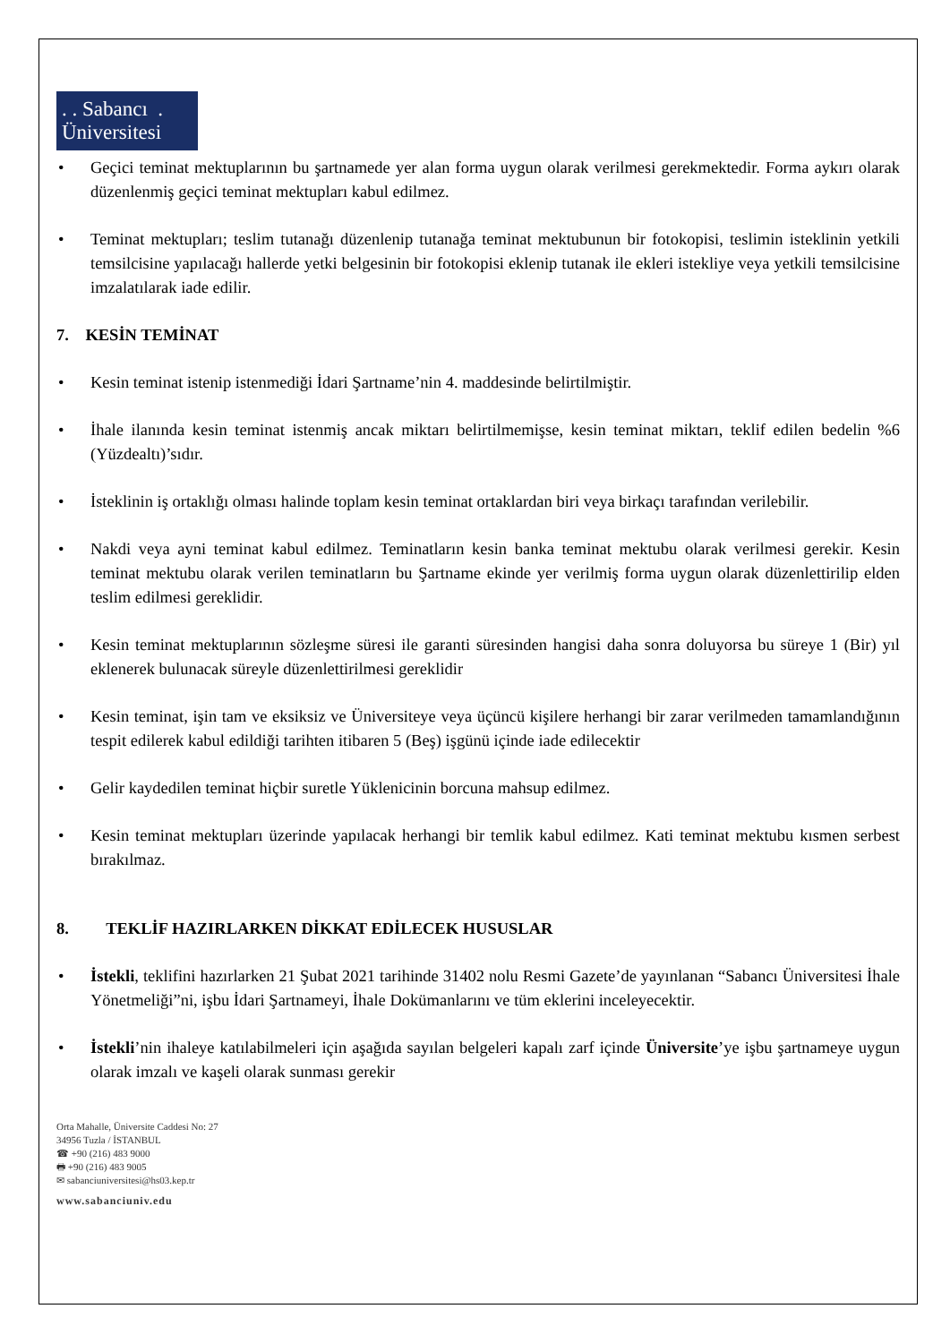. . Sabancı .
Üniversitesi
• Geçici teminat mektuplarının bu şartnamede yer alan forma uygun olarak verilmesi gerekmektedir. Forma aykırı olarak düzenlenmiş geçici teminat mektupları kabul edilmez.
• Teminat mektupları; teslim tutanağı düzenlenip tutanağa teminat mektubunun bir fotokopisi, teslimin isteklinin yetkili temsilcisine yapılacağı hallerde yetki belgesinin bir fotokopisi eklenip tutanak ile ekleri istekliye veya yetkili temsilcisine imzalatılarak iade edilir.
7. KESİN TEMİNAT
• Kesin teminat istenip istenmediği İdari Şartname’nin 4. maddesinde belirtilmiştir.
• İhale ilanında kesin teminat istenmiş ancak miktarı belirtilmemişse, kesin teminat miktarı, teklif edilen bedelin %6 (Yüzdealtı)’sıdır.
• İsteklinin iş ortaklığı olması halinde toplam kesin teminat ortaklardan biri veya birkaçı tarafından verilebilir.
• Nakdi veya ayni teminat kabul edilmez. Teminatların kesin banka teminat mektubu olarak verilmesi gerekir. Kesin teminat mektubu olarak verilen teminatların bu Şartname ekinde yer verilmiş forma uygun olarak düzenlettirilip elden teslim edilmesi gereklidir.
• Kesin teminat mektuplarının sözleşme süresi ile garanti süresinden hangisi daha sonra doluyorsa bu süreye 1 (Bir) yıl eklenerek bulunacak süreyle düzenlettirilmesi gereklidir
• Kesin teminat, işin tam ve eksiksiz ve Üniversiteye veya üçüncü kişilere herhangi bir zarar verilmeden tamamlandığının tespit edilerek kabul edildiği tarihten itibaren 5 (Beş) işgünü içinde iade edilecektir
• Gelir kaydedilen teminat hiçbir suretle Yüklenicinin borcuna mahsup edilmez.
• Kesin teminat mektupları üzerinde yapılacak herhangi bir temlik kabul edilmez. Kati teminat mektubu kısmen serbest bırakılmaz.
8. TEKLİF HAZIRLARKEN DİKKAT EDİLECEK HUSUSLAR
• İstekli, teklifini hazırlarken 21 Şubat 2021 tarihinde 31402 nolu Resmi Gazete’de yayınlanan “Sabancı Üniversitesi İhale Yönetmeliği”ni, işbu İdari Şartnameyi, İhale Dokümanlarını ve tüm eklerini inceleyecektir.
• İstekli’nin ihaleye katılabilmeleri için aşağıda sayılan belgeleri kapalı zarf içinde Üniversite’ye işbu şartnameye uygun olarak imzalı ve kaşeli olarak sunması gerekir
Orta Mahalle, Üniversite Caddesi No: 27
34956 Tuzla / İSTANBUL
☎ +90 (216) 483 9000
🖶 +90 (216) 483 9005
✉ sabanciuniversitesi@hs03.kep.tr
www.sabanciuniv.edu